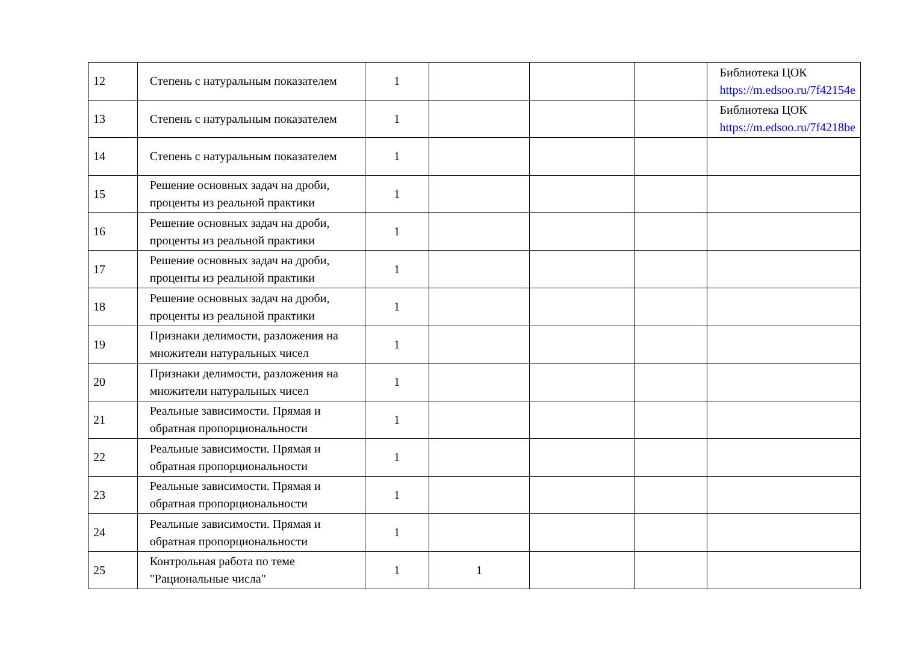| 12 | Степень с натуральным показателем | 1 | | | | Библиотека ЦОК https://m.edsoo.ru/7f42154e |
| 13 | Степень с натуральным показателем | 1 | | | | Библиотека ЦОК https://m.edsoo.ru/7f4218be |
| 14 | Степень с натуральным показателем | 1 | | | | |
| 15 | Решение основных задач на дроби, проценты из реальной практики | 1 | | | | |
| 16 | Решение основных задач на дроби, проценты из реальной практики | 1 | | | | |
| 17 | Решение основных задач на дроби, проценты из реальной практики | 1 | | | | |
| 18 | Решение основных задач на дроби, проценты из реальной практики | 1 | | | | |
| 19 | Признаки делимости, разложения на множители натуральных чисел | 1 | | | | |
| 20 | Признаки делимости, разложения на множители натуральных чисел | 1 | | | | |
| 21 | Реальные зависимости. Прямая и обратная пропорциональности | 1 | | | | |
| 22 | Реальные зависимости. Прямая и обратная пропорциональности | 1 | | | | |
| 23 | Реальные зависимости. Прямая и обратная пропорциональности | 1 | | | | |
| 24 | Реальные зависимости. Прямая и обратная пропорциональности | 1 | | | | |
| 25 | Контрольная работа по теме "Рациональные числа" | 1 | 1 | | | |